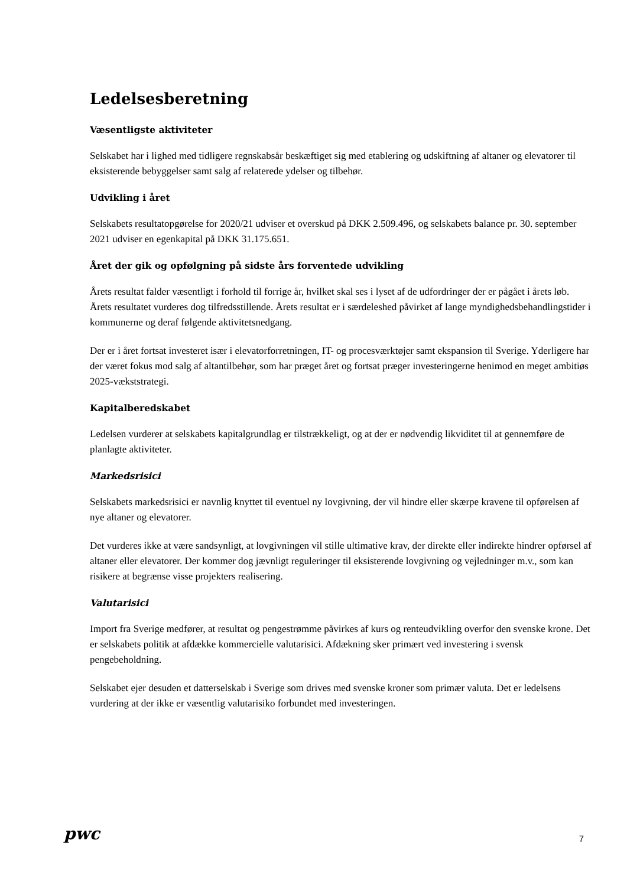Ledelsesberetning
Væsentligste aktiviteter
Selskabet har i lighed med tidligere regnskabsår beskæftiget sig med etablering og udskiftning af altaner og elevatorer til eksisterende bebyggelser samt salg af relaterede ydelser og tilbehør.
Udvikling i året
Selskabets resultatopgørelse for 2020/21 udviser et overskud på DKK 2.509.496, og selskabets balance pr. 30. september 2021 udviser en egenkapital på DKK 31.175.651.
Året der gik og opfølgning på sidste års forventede udvikling
Årets resultat falder væsentligt i forhold til forrige år, hvilket skal ses i lyset af de udfordringer der er pågået i årets løb. Årets resultatet vurderes dog tilfredsstillende. Årets resultat er i særdeleshed påvirket af lange myndighedsbehandlingstider i kommunerne og deraf følgende aktivitetsnedgang.
Der er i året fortsat investeret især i elevatorforretningen, IT- og procesværktøjer samt ekspansion til Sverige. Yderligere har der været fokus mod salg af altantilbehør, som har præget året og fortsat præger investeringerne henimod en meget ambitiøs 2025-vækststrategi.
Kapitalberedskabet
Ledelsen vurderer at selskabets kapitalgrundlag er tilstrækkeligt, og at der er nødvendig likviditet til at gennemføre de planlagte aktiviteter.
Markedsrisici
Selskabets markedsrisici er navnlig knyttet til eventuel ny lovgivning, der vil hindre eller skærpe kravene til opførelsen af nye altaner og elevatorer.
Det vurderes ikke at være sandsynligt, at lovgivningen vil stille ultimative krav, der direkte eller indirekte hindrer opførsel af altaner eller elevatorer. Der kommer dog jævnligt reguleringer til eksisterende lovgivning og vejledninger m.v., som kan risikere at begrænse visse projekters realisering.
Valutarisici
Import fra Sverige medfører, at resultat og pengestrømme påvirkes af kurs og renteudvikling overfor den svenske krone. Det er selskabets politik at afdække kommercielle valutarisici. Afdækning sker primært ved investering i svensk pengebeholdning.
Selskabet ejer desuden et datterselskab i Sverige som drives med svenske kroner som primær valuta. Det er ledelsens vurdering at der ikke er væsentlig valutarisiko forbundet med investeringen.
pwc
7